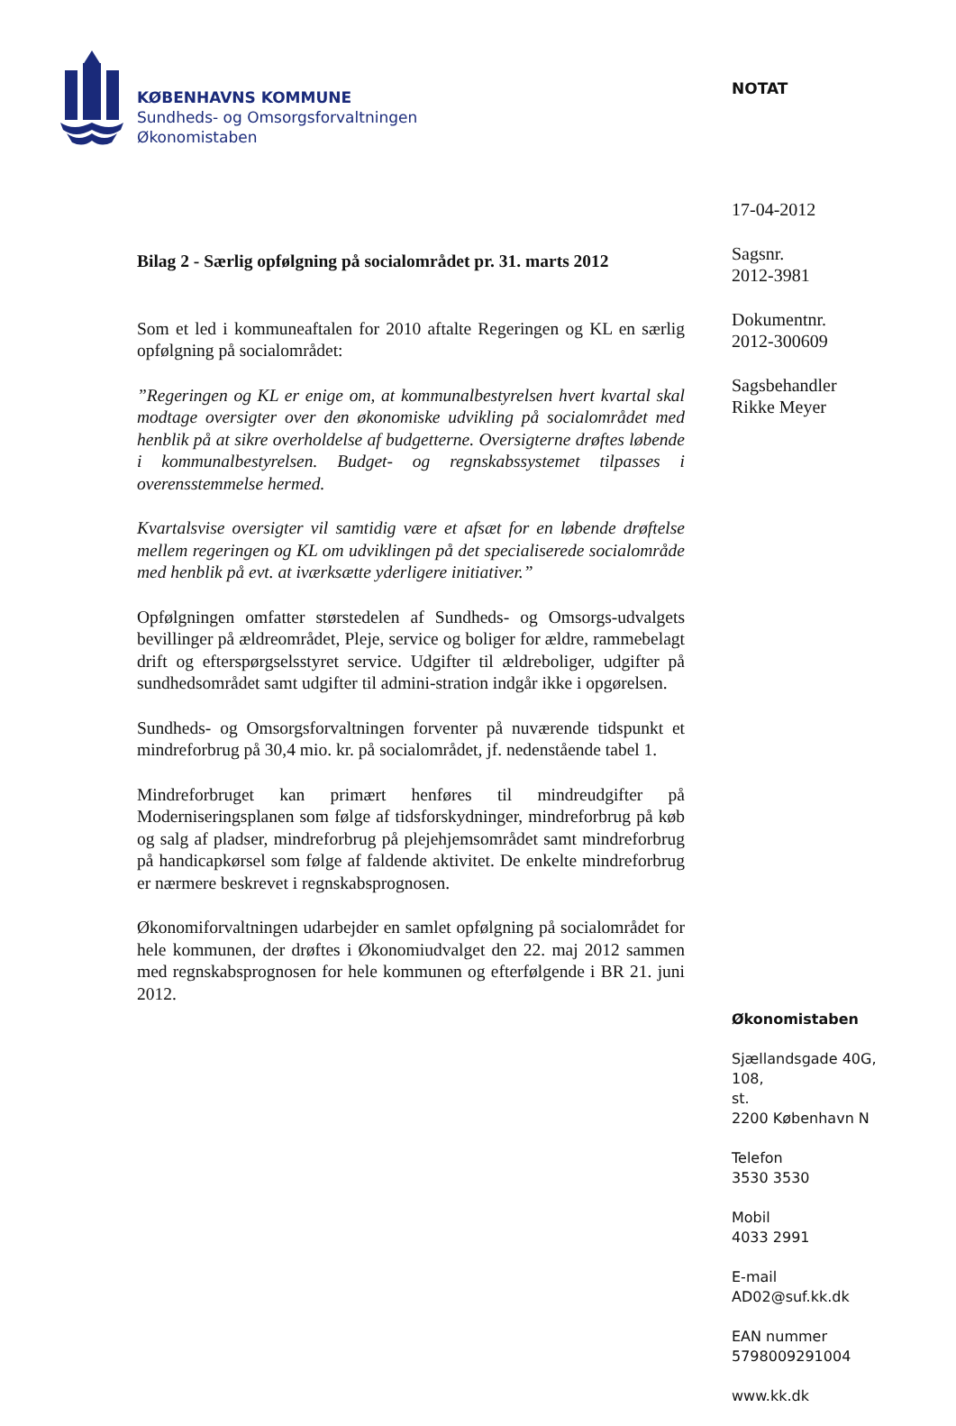KØBENHAVNS KOMMUNE
Sundheds- og Omsorgsforvaltningen
Økonomistaben
Bilag 2 - Særlig opfølgning på socialområdet pr. 31. marts 2012
Som et led i kommuneaftalen for 2010 aftalte Regeringen og KL en særlig opfølgning på socialområdet:
”Regeringen og KL er enige om, at kommunalbestyrelsen hvert kvartal skal modtage oversigter over den økonomiske udvikling på socialområdet med henblik på at sikre overholdelse af budgetterne. Oversigterne drøftes løbende i kommunalbestyrelsen. Budget- og regnskabssystemet tilpasses i overensstemmelse hermed.
Kvartalsvise oversigter vil samtidig være et afsæt for en løbende drøftelse mellem regeringen og KL om udviklingen på det specialiserede socialområde med henblik på evt. at iværksætte yderligere initiativer.”
Opfølgningen omfatter størstedelen af Sundheds- og Omsorgs-udvalgets bevillinger på ældreområdet, Pleje, service og boliger for ældre, rammebelagt drift og efterspørgselsstyret service. Udgifter til ældreboliger, udgifter på sundhedsområdet samt udgifter til admini-stration indgår ikke i opgørelsen.
Sundheds- og Omsorgsforvaltningen forventer på nuværende tidspunkt et mindreforbrug på 30,4 mio. kr. på socialområdet, jf. nedenstående tabel 1.
Mindreforbruget kan primært henføres til mindreudgifter på Moderniseringsplanen som følge af tidsforskydninger, mindreforbrug på køb og salg af pladser, mindreforbrug på plejehjemsområdet samt mindreforbrug på handicapkørsel som følge af faldende aktivitet. De enkelte mindreforbrug er nærmere beskrevet i regnskabsprognosen.
Økonomiforvaltningen udarbejder en samlet opfølgning på socialområdet for hele kommunen, der drøftes i Økonomiudvalget den 22. maj 2012 sammen med regnskabsprognosen for hele kommunen og efterfølgende i BR 21. juni 2012.
NOTAT
17-04-2012
Sagsnr.
2012-3981
Dokumentnr.
2012-300609
Sagsbehandler
Rikke Meyer
Økonomistaben
Sjællandsgade 40G,
108,
st.
2200 København N
Telefon
3530 3530
Mobil
4033 2991
E-mail
AD02@suf.kk.dk
EAN nummer
5798009291004
www.kk.dk